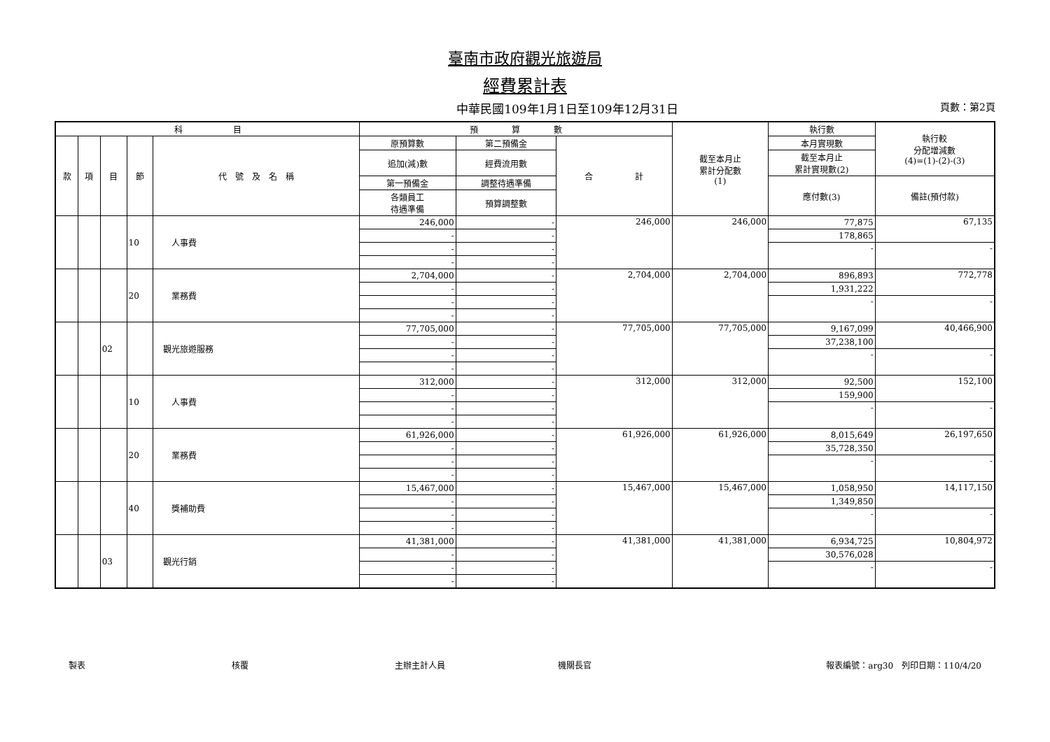臺南市政府觀光旅遊局
經費累計表
中華民國109年1月1日至109年12月31日 頁數：第2頁
| 科 目 | | | | | 預 算 數 | | | 截至本月止 累計分配數 (1) | 執行數 | 執行較 分配增減數 (4)=(1)-(2)-(3) | | | | | | | | |
| --- | --- | --- | --- | --- | --- | --- | --- | --- | --- | --- | --- | --- | --- | --- | --- | --- | --- | --- |
| 款 | 項 | 目 | 節 | 代 號 及 名 稱 | 原預算數 | 第二預備金 | 合 計 | | 本月實現數 | | | | | | | | | |
| | | | | | 追加(減)數 | 經費流用數 | | | 截至本月止 累計實現數(2) | | | | | | | | | |
| | | | | | 第一預備金 | 調整待遇準備 | | | 應付數(3) | 備註(預付款) | | | | | | | | |
| | | | | | 各類員工 待遇準備 | 預算調整數 | | | | | | | | | | | | |
| | | | | | | | | | | | 10 | 人事費 | 246,000 | - | 246,000 | 246,000 | 77,875 | 67,135 |
| - | - | 178,865 | | | | | | | | | | | | | | | | |
| - | - | - | - | | | | | | | | | | | | | | | |
| - | - | | | | | | | | | | | | | | | | | |
| | | | 20 | 業務費 | 2,704,000 | - | 2,704,000 | 2,704,000 | 896,893 | 772,778 | | | | | | | | |
| | | | | | - | - | | | 1,931,222 | | | | | | | | | |
| | | | | | - | - | | | - | - | | | | | | | | |
| | | | | | - | - | | | | | | | | | | | | |
| | | 02 | | 觀光旅遊服務 | 77,705,000 | - | 77,705,000 | 77,705,000 | 9,167,099 | 40,466,900 | | | | | | | | |
| | | | | | - | - | | | 37,238,100 | | | | | | | | | |
| | | | | | - | - | | | - | - | | | | | | | | |
| | | | | | - | - | | | | | | | | | | | | |
| | | | 10 | 人事費 | 312,000 | - | 312,000 | 312,000 | 92,500 | 152,100 | | | | | | | | |
| | | | | | - | - | | | 159,900 | | | | | | | | | |
| | | | | | - | - | | | - | - | | | | | | | | |
| | | | | | - | - | | | | | | | | | | | | |
| | | | 20 | 業務費 | 61,926,000 | - | 61,926,000 | 61,926,000 | 8,015,649 | 26,197,650 | | | | | | | | |
| | | | | | - | - | | | 35,728,350 | | | | | | | | | |
| | | | | | - | - | | | - | - | | | | | | | | |
| | | | | | - | - | | | | | | | | | | | | |
| | | | 40 | 獎補助費 | 15,467,000 | - | 15,467,000 | 15,467,000 | 1,058,950 | 14,117,150 | | | | | | | | |
| | | | | | - | - | | | 1,349,850 | | | | | | | | | |
| | | | | | - | - | | | - | - | | | | | | | | |
| | | | | | - | - | | | | | | | | | | | | |
| | | 03 | | 觀光行銷 | 41,381,000 | - | 41,381,000 | 41,381,000 | 6,934,725 | 10,804,972 | | | | | | | | |
| | | | | | - | - | | | 30,576,028 | | | | | | | | | |
| | | | | | - | - | | | - | - | | | | | | | | |
| | | | | | - | - | | | | | | | | | | | | |
製表 核覆 主辦主計人員 機關長官 報表編號：arg30　列印日期：110/4/20